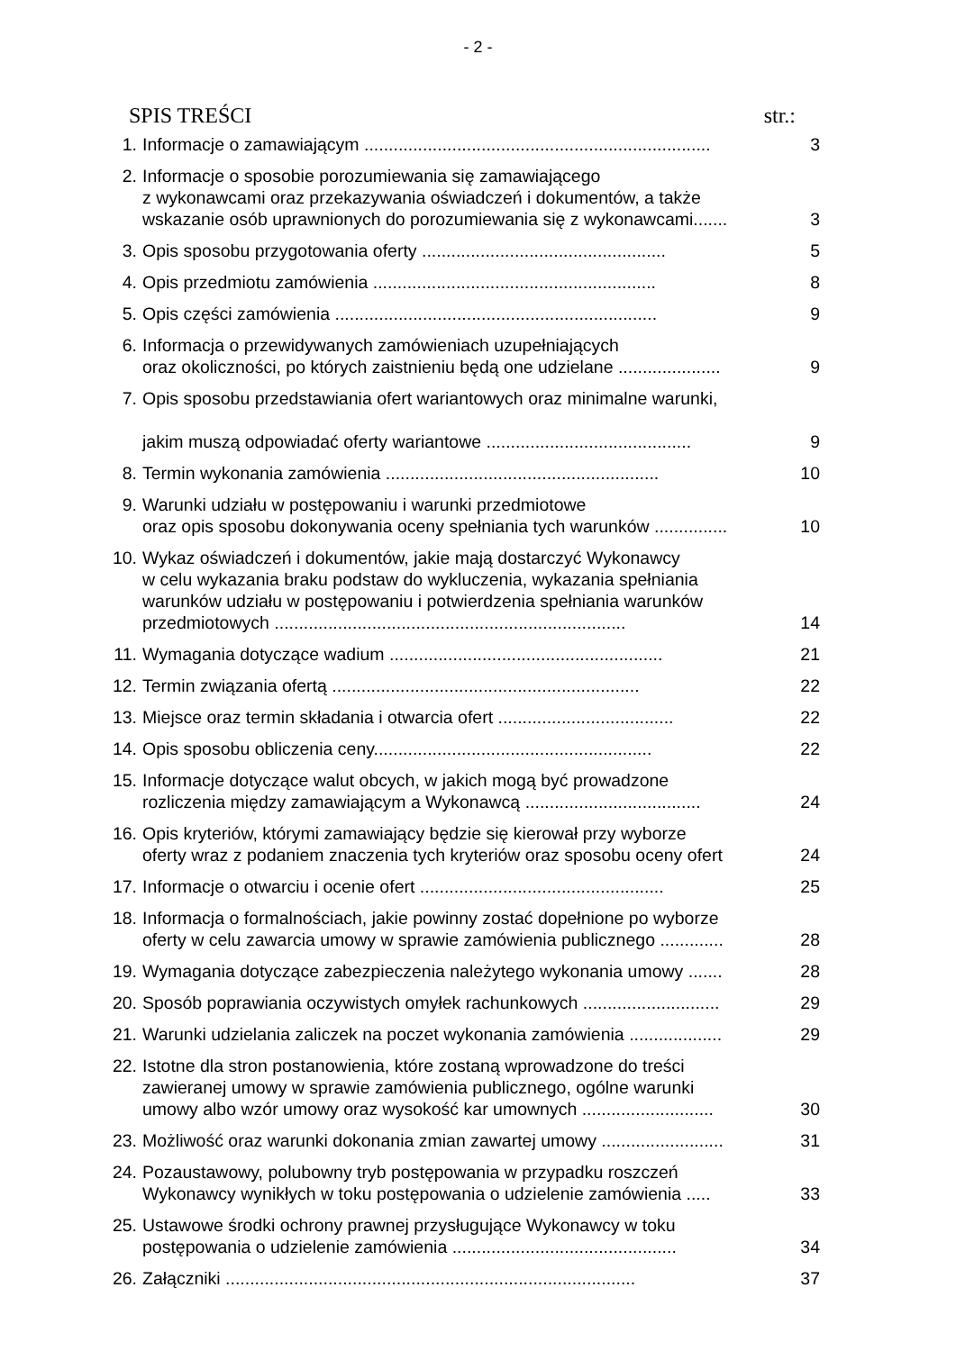- 2 -
SPIS TREŚCI str.:
| 1. | Informacje o zamawiającym ....................................................................... | 3 |
| 2. | Informacje o sposobie porozumiewania się zamawiającego z wykonawcami oraz przekazywania oświadczeń i dokumentów, a także wskazanie osób uprawnionych do porozumiewania się z wykonawcami....... | 3 |
| 3. | Opis sposobu przygotowania oferty .................................................. | 5 |
| 4. | Opis przedmiotu zamówienia .......................................................... | 8 |
| 5. | Opis części zamówienia .................................................................. | 9 |
| 6. | Informacja o przewidywanych zamówieniach uzupełniających oraz okoliczności, po których zaistnieniu będą one udzielane ..................... | 9 |
| 7. | Opis sposobu przedstawiania ofert wariantowych oraz minimalne warunki, jakim muszą odpowiadać oferty wariantowe .......................................... | 9 |
| 8. | Termin wykonania zamówienia ........................................................ | 10 |
| 9. | Warunki udziału w postępowaniu i warunki przedmiotowe oraz opis sposobu dokonywania oceny spełniania tych warunków ............... | 10 |
| 10. | Wykaz oświadczeń i dokumentów, jakie mają dostarczyć Wykonawcy w celu wykazania braku podstaw do wykluczenia, wykazania spełniania warunków udziału w postępowaniu i potwierdzenia spełniania warunków przedmiotowych ........................................................................ | 14 |
| 11. | Wymagania dotyczące wadium ........................................................ | 21 |
| 12. | Termin związania ofertą ............................................................... | 22 |
| 13. | Miejsce oraz termin składania i otwarcia ofert .................................... | 22 |
| 14. | Opis sposobu obliczenia ceny......................................................... | 22 |
| 15. | Informacje dotyczące walut obcych, w jakich mogą być prowadzone rozliczenia między zamawiającym a Wykonawcą .................................... | 24 |
| 16. | Opis kryteriów, którymi zamawiający będzie się kierował przy wyborze oferty wraz z podaniem znaczenia tych kryteriów oraz sposobu oceny ofert | 24 |
| 17. | Informacje o otwarciu i ocenie ofert .................................................. | 25 |
| 18. | Informacja o formalnościach, jakie powinny zostać dopełnione po wyborze oferty w celu zawarcia umowy w sprawie zamówienia publicznego ............. | 28 |
| 19. | Wymagania dotyczące zabezpieczenia należytego wykonania umowy ....... | 28 |
| 20. | Sposób poprawiania oczywistych omyłek rachunkowych ............................ | 29 |
| 21. | Warunki udzielania zaliczek na poczet wykonania zamówienia ................... | 29 |
| 22. | Istotne dla stron postanowienia, które zostaną wprowadzone do treści zawieranej umowy w sprawie zamówienia publicznego, ogólne warunki umowy albo wzór umowy oraz wysokość kar umownych ........................... | 30 |
| 23. | Możliwość oraz warunki dokonania zmian zawartej umowy ......................... | 31 |
| 24. | Pozaustawowy, polubowny tryb postępowania w przypadku roszczeń Wykonawcy wynikłych w toku postępowania o udzielenie zamówienia ..... | 33 |
| 25. | Ustawowe środki ochrony prawnej przysługujące Wykonawcy w toku postępowania o udzielenie zamówienia .............................................. | 34 |
| 26. | Załączniki .................................................................................... | 37 |